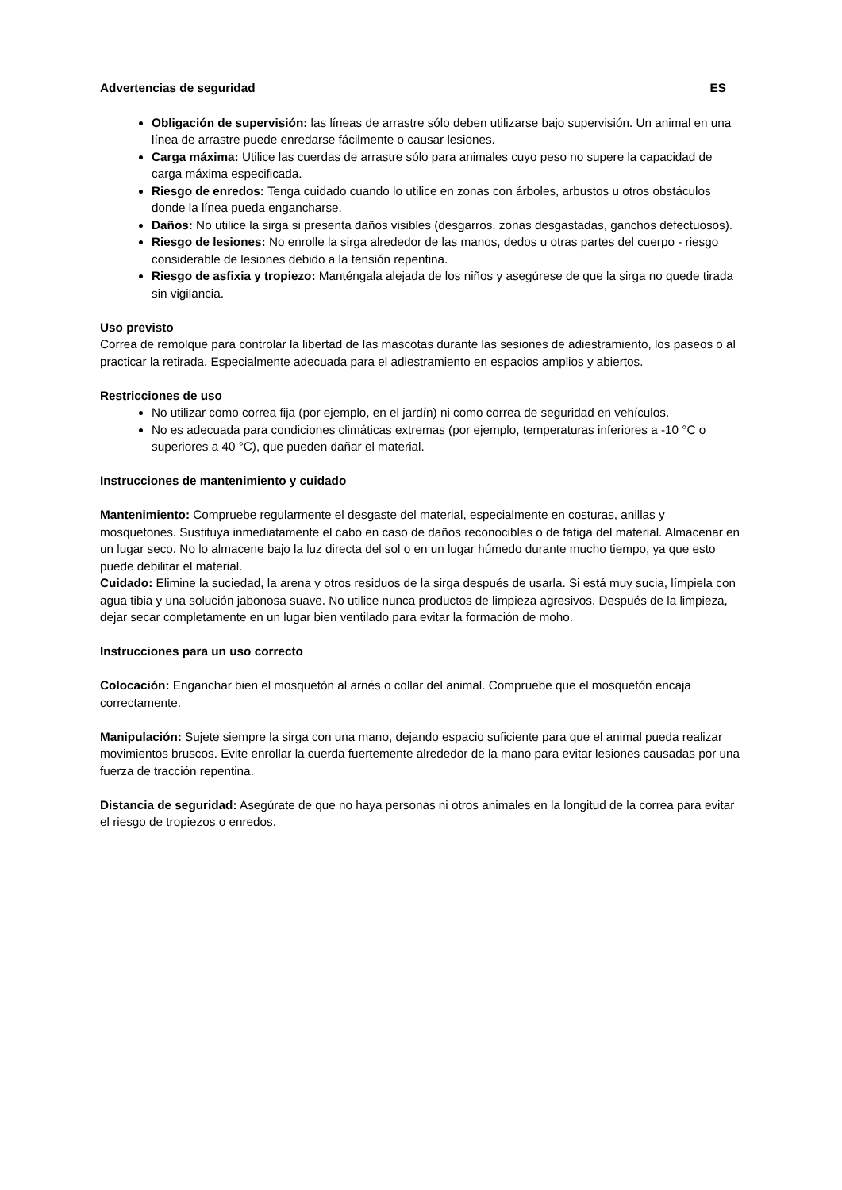Advertencias de seguridad ES
Obligación de supervisión: las líneas de arrastre sólo deben utilizarse bajo supervisión. Un animal en una línea de arrastre puede enredarse fácilmente o causar lesiones.
Carga máxima: Utilice las cuerdas de arrastre sólo para animales cuyo peso no supere la capacidad de carga máxima especificada.
Riesgo de enredos: Tenga cuidado cuando lo utilice en zonas con árboles, arbustos u otros obstáculos donde la línea pueda engancharse.
Daños: No utilice la sirga si presenta daños visibles (desgarros, zonas desgastadas, ganchos defectuosos).
Riesgo de lesiones: No enrolle la sirga alrededor de las manos, dedos u otras partes del cuerpo - riesgo considerable de lesiones debido a la tensión repentina.
Riesgo de asfixia y tropiezo: Manténgala alejada de los niños y asegúrese de que la sirga no quede tirada sin vigilancia.
Uso previsto
Correa de remolque para controlar la libertad de las mascotas durante las sesiones de adiestramiento, los paseos o al practicar la retirada. Especialmente adecuada para el adiestramiento en espacios amplios y abiertos.
Restricciones de uso
No utilizar como correa fija (por ejemplo, en el jardín) ni como correa de seguridad en vehículos.
No es adecuada para condiciones climáticas extremas (por ejemplo, temperaturas inferiores a -10 °C o superiores a 40 °C), que pueden dañar el material.
Instrucciones de mantenimiento y cuidado
Mantenimiento: Compruebe regularmente el desgaste del material, especialmente en costuras, anillas y mosquetones. Sustituya inmediatamente el cabo en caso de daños reconocibles o de fatiga del material. Almacenar en un lugar seco. No lo almacene bajo la luz directa del sol o en un lugar húmedo durante mucho tiempo, ya que esto puede debilitar el material.
Cuidado: Elimine la suciedad, la arena y otros residuos de la sirga después de usarla. Si está muy sucia, límpiela con agua tibia y una solución jabonosa suave. No utilice nunca productos de limpieza agresivos. Después de la limpieza, dejar secar completamente en un lugar bien ventilado para evitar la formación de moho.
Instrucciones para un uso correcto
Colocación: Enganchar bien el mosquetón al arnés o collar del animal. Compruebe que el mosquetón encaja correctamente.
Manipulación: Sujete siempre la sirga con una mano, dejando espacio suficiente para que el animal pueda realizar movimientos bruscos. Evite enrollar la cuerda fuertemente alrededor de la mano para evitar lesiones causadas por una fuerza de tracción repentina.
Distancia de seguridad: Asegúrate de que no haya personas ni otros animales en la longitud de la correa para evitar el riesgo de tropiezos o enredos.